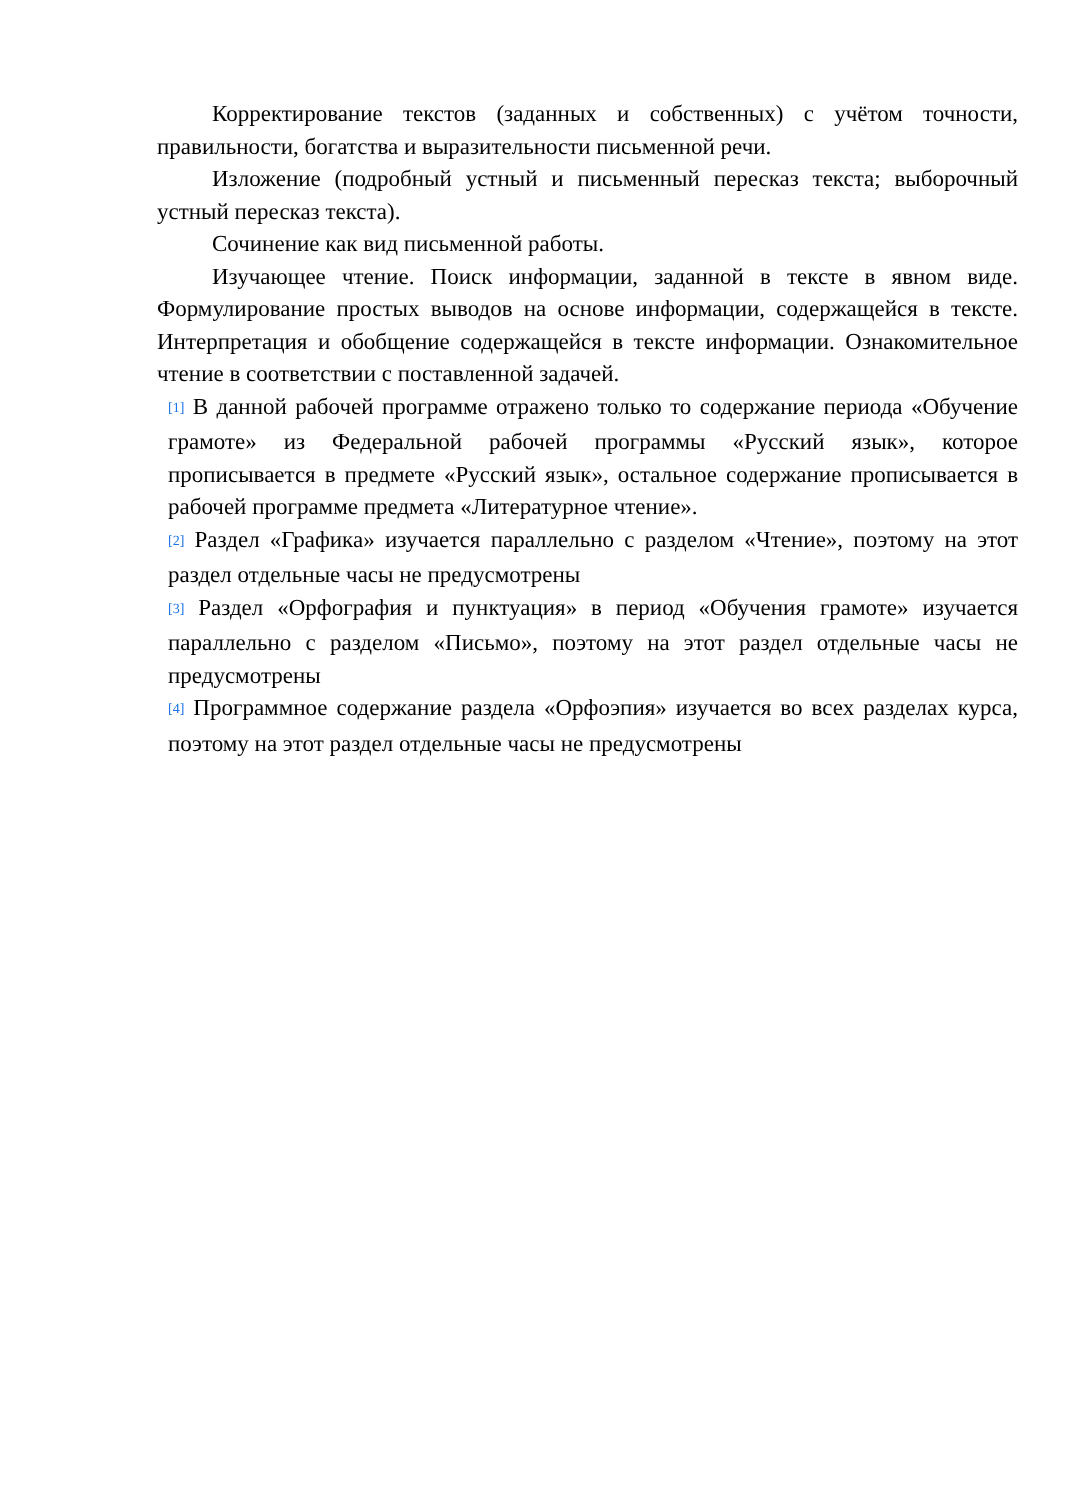Корректирование текстов (заданных и собственных) с учётом точности, правильности, богатства и выразительности письменной речи.
Изложение (подробный устный и письменный пересказ текста; выборочный устный пересказ текста).
Сочинение как вид письменной работы.
Изучающее чтение. Поиск информации, заданной в тексте в явном виде. Формулирование простых выводов на основе информации, содержащейся в тексте. Интерпретация и обобщение содержащейся в тексте информации. Ознакомительное чтение в соответствии с поставленной задачей.
<sup>[1]</sup> В данной рабочей программе отражено только то содержание периода «Обучение грамоте» из Федеральной рабочей программы «Русский язык», которое прописывается в предмете «Русский язык», остальное содержание прописывается в рабочей программе предмета «Литературное чтение».
<sup>[2]</sup> Раздел «Графика» изучается параллельно с разделом «Чтение», поэтому на этот раздел отдельные часы не предусмотрены
<sup>[3]</sup> Раздел «Орфография и пунктуация» в период «Обучения грамоте» изучается параллельно с разделом «Письмо», поэтому на этот раздел отдельные часы не предусмотрены
<sup>[4]</sup> Программное содержание раздела «Орфоэпия» изучается во всех разделах курса, поэтому на этот раздел отдельные часы не предусмотрены